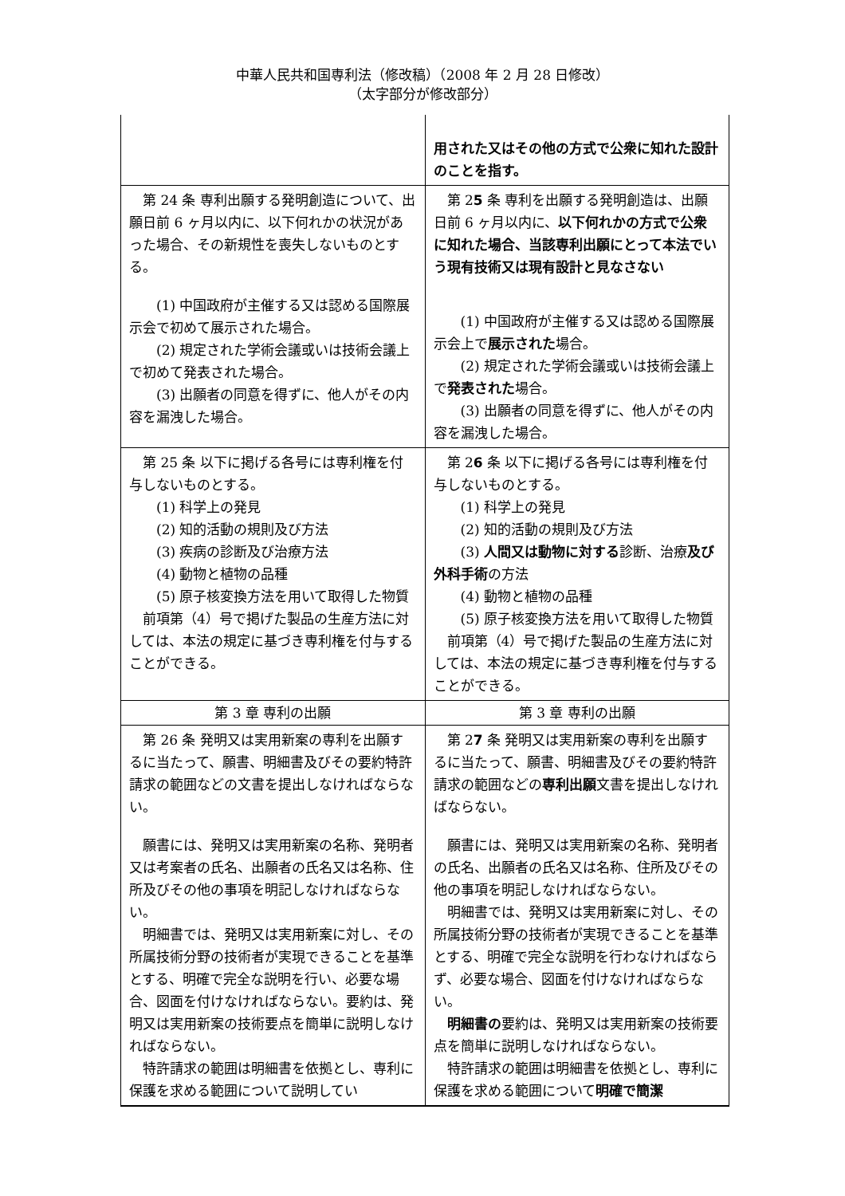中華人民共和国専利法（修改稿）（2008 年 2 月 28 日修改）
（太字部分が修改部分）
| | 用された又はその他の方式で公衆に知れた設計のことを指す。 |
| 第 24 条 専利出願する発明創造について、出願日前 6 ヶ月以内に、以下何れかの状況があった場合、その新規性を喪失しないものとする。 (1) 中国政府が主催する又は認める国際展示会で初めて展示された場合。 (2) 規定された学術会議或いは技術会議上で初めて発表された場合。 (3) 出願者の同意を得ずに、他人がその内容を漏洩した場合。 | 第 2 5 条 専利を出願する発明創造は、出願日前 6 ヶ月以内に、 以下何れかの方式で公衆に知れた場合、当該専利出願にとって本法でいう現有技術又は現有設計と見なさない (1) 中国政府が主催する又は認める国際展示会上で 展示された 場合。 (2) 規定された学術会議或いは技術会議上で 発表された 場合。 (3) 出願者の同意を得ずに、他人がその内容を漏洩した場合。 |
| 第 25 条 以下に掲げる各号には専利権を付与しないものとする。 (1) 科学上の発見 (2) 知的活動の規則及び方法 (3) 疾病の診断及び治療方法 (4) 動物と植物の品種 (5) 原子核変換方法を用いて取得した物質 前項第（4）号で掲げた製品の生産方法に対しては、本法の規定に基づき専利権を付与することができる。 | 第 2 6 条 以下に掲げる各号には専利権を付与しないものとする。 (1) 科学上の発見 (2) 知的活動の規則及び方法 (3) 人間又は動物に対する 診断、治療 及び外科手術 の方法 (4) 動物と植物の品種 (5) 原子核変換方法を用いて取得した物質 前項第（4）号で掲げた製品の生産方法に対しては、本法の規定に基づき専利権を付与することができる。 |
| 第 3 章 専利の出願 | 第 3 章 専利の出願 |
| 第 26 条 発明又は実用新案の専利を出願するに当たって、願書、明細書及びその要約特許請求の範囲などの文書を提出しなければならない。 願書には、発明又は実用新案の名称、発明者又は考案者の氏名、出願者の氏名又は名称、住所及びその他の事項を明記しなければならない。 明細書では、発明又は実用新案に対し、その所属技術分野の技術者が実現できることを基準とする、明確で完全な説明を行い、必要な場合、図面を付けなければならない。要約は、発明又は実用新案の技術要点を簡単に説明しなければならない。 特許請求の範囲は明細書を依拠とし、専利に保護を求める範囲について説明してい | 第 2 7 条 発明又は実用新案の専利を出願するに当たって、願書、明細書及びその要約特許請求の範囲などの 専利出願 文書を提出しなければならない。 願書には、発明又は実用新案の名称、発明者の氏名、出願者の氏名又は名称、住所及びその他の事項を明記しなければならない。 明細書では、発明又は実用新案に対し、その所属技術分野の技術者が実現できることを基準とする、明確で完全な説明を行わなければならず、必要な場合、図面を付けなければならない。 明細書の 要約は、発明又は実用新案の技術要点を簡単に説明しなければならない。 特許請求の範囲は明細書を依拠とし、専利に保護を求める範囲について 明確で簡潔 |